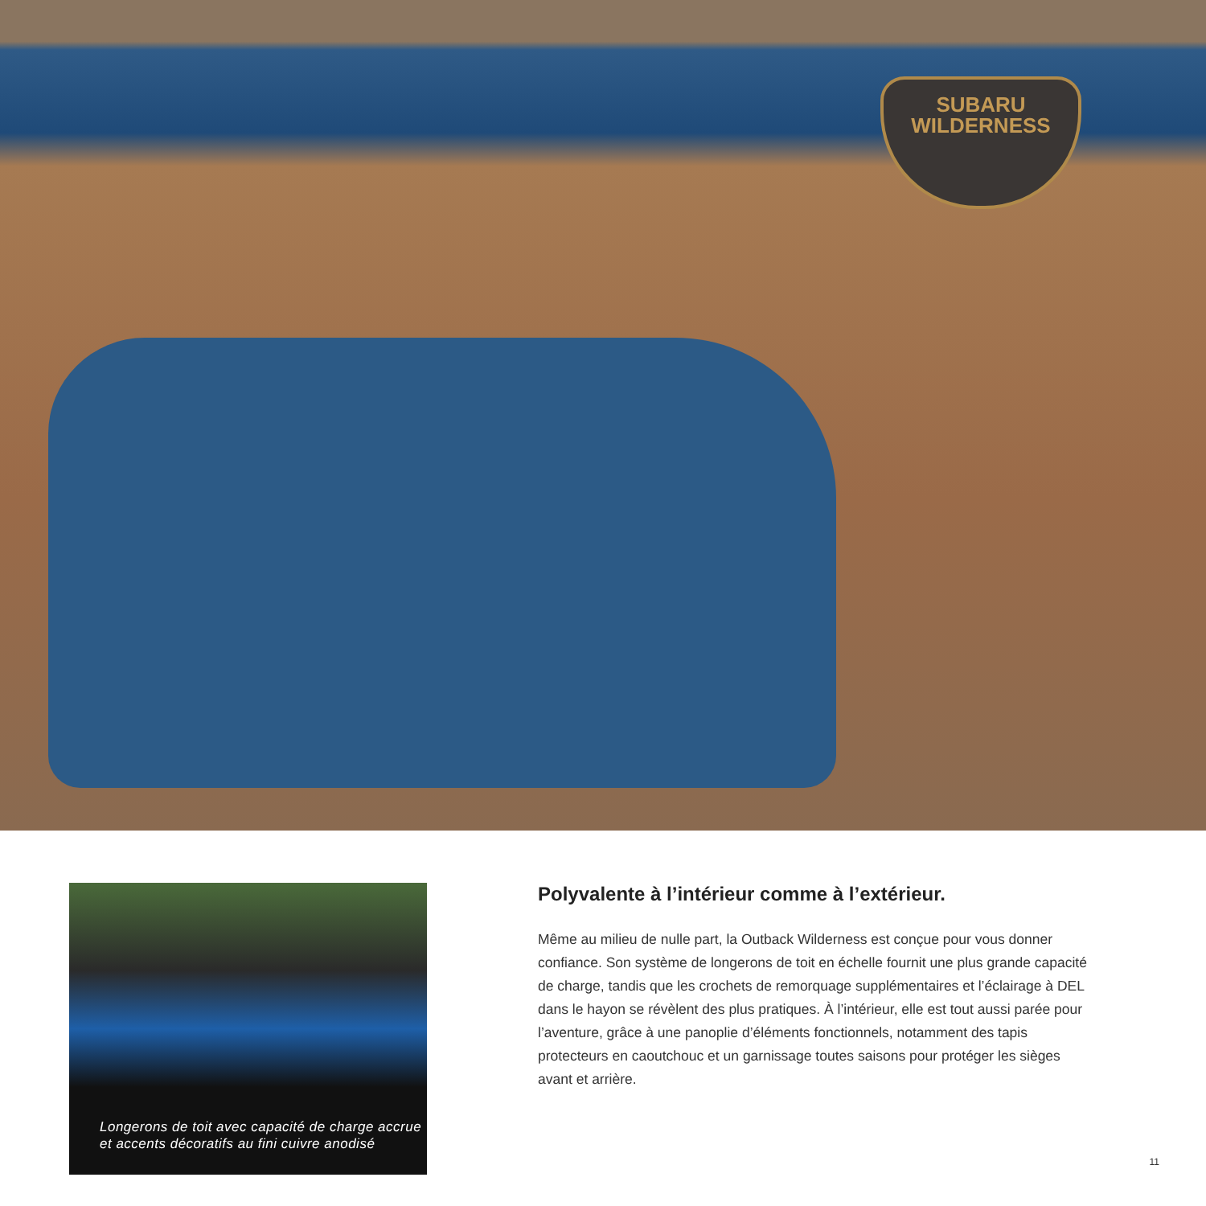SUBARU
WILDERNESS
Longerons de toit avec capacité de charge accrue et accents décoratifs au fini cuivre anodisé
Polyvalente à l’intérieur comme à l’extérieur.
Même au milieu de nulle part, la Outback Wilderness est conçue pour vous donner confiance. Son système de longerons de toit en échelle fournit une plus grande capacité de charge, tandis que les crochets de remorquage supplémentaires et l’éclairage à DEL dans le hayon se révèlent des plus pratiques. À l’intérieur, elle est tout aussi parée pour l’aventure, grâce à une panoplie d’éléments fonctionnels, notamment des tapis protecteurs en caoutchouc et un garnissage toutes saisons pour protéger les sièges avant et arrière.
11